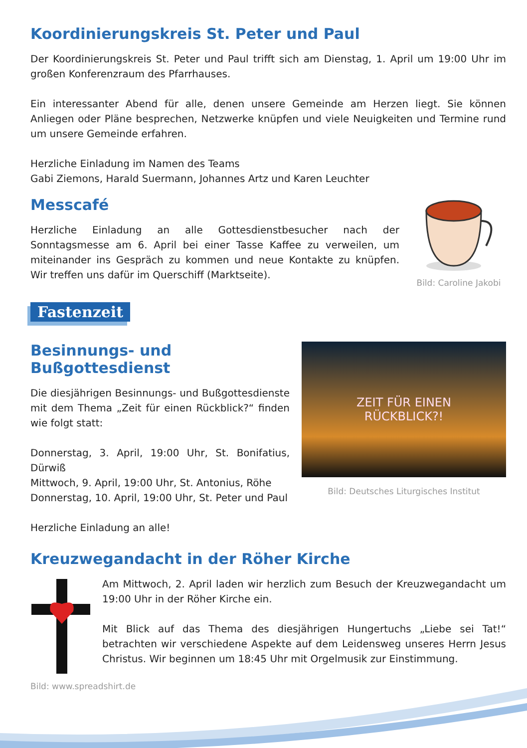Koordinierungskreis St. Peter und Paul
Der Koordinierungskreis St. Peter und Paul trifft sich am Dienstag, 1. April um 19:00 Uhr im großen Konferenzraum des Pfarrhauses.
Ein interessanter Abend für alle, denen unsere Gemeinde am Herzen liegt. Sie können Anliegen oder Pläne besprechen, Netzwerke knüpfen und viele Neuigkeiten und Termine rund um unsere Gemeinde erfahren.
Herzliche Einladung im Namen des Teams
Gabi Ziemons, Harald Suermann, Johannes Artz und Karen Leuchter
Messcafé
Herzliche Einladung an alle Gottesdienstbesucher nach der Sonntagsmesse am 6. April bei einer Tasse Kaffee zu verweilen, um miteinander ins Gespräch zu kommen und neue Kontakte zu knüpfen. Wir treffen uns dafür im Querschiff (Marktseite).
Bild: Caroline Jakobi
Fastenzeit
Besinnungs- und Bußgottesdienst
Die diesjährigen Besinnungs- und Bußgottesdienste mit dem Thema „Zeit für einen Rückblick?“ finden wie folgt statt:
Donnerstag, 3. April, 19:00 Uhr, St. Bonifatius, Dürwiß
Mittwoch, 9. April, 19:00 Uhr, St. Antonius, Röhe
Donnerstag, 10. April, 19:00 Uhr, St. Peter und Paul
Herzliche Einladung an alle!
ZEIT FÜR EINEN
RÜCKBLICK?!
Bild: Deutsches Liturgisches Institut
Kreuzwegandacht in der Röher Kirche
Am Mittwoch, 2. April laden wir herzlich zum Besuch der Kreuzwegandacht um 19:00 Uhr in der Röher Kirche ein.
Mit Blick auf das Thema des diesjährigen Hungertuchs „Liebe sei Tat!“ betrachten wir verschiedene Aspekte auf dem Leidensweg unseres Herrn Jesus Christus. Wir beginnen um 18:45 Uhr mit Orgelmusik zur Einstimmung.
Bild: www.spreadshirt.de